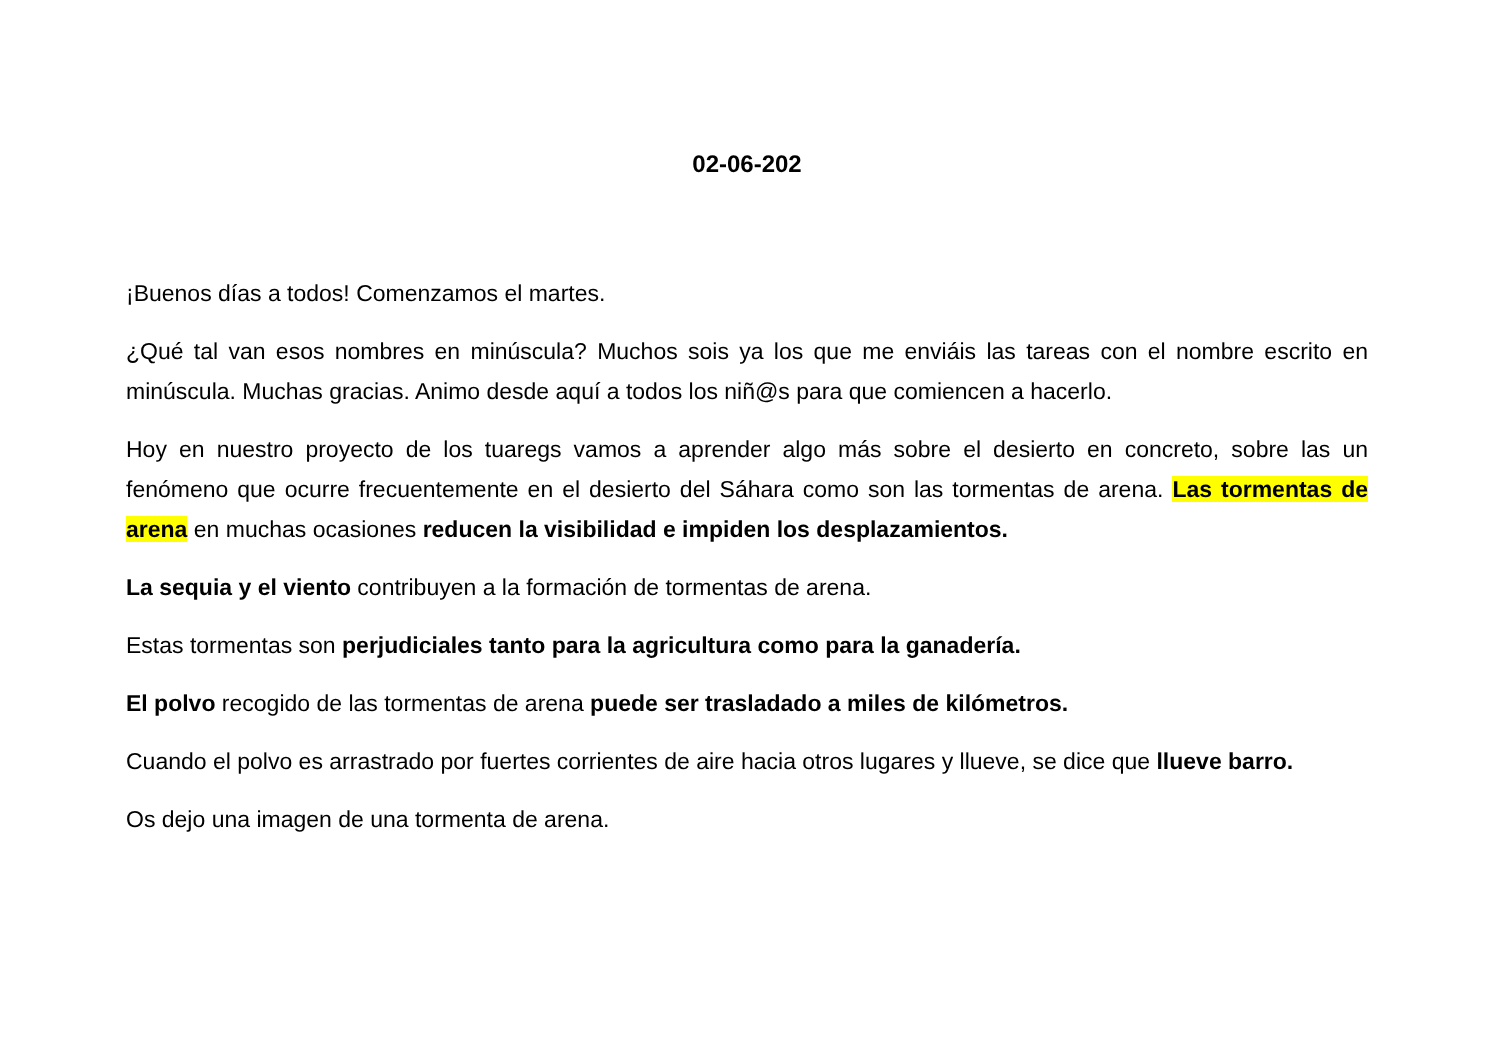02-06-202
¡Buenos días a todos! Comenzamos el martes.
¿Qué tal van esos nombres en minúscula? Muchos sois ya los que me enviáis las tareas con el nombre escrito en minúscula. Muchas gracias. Animo desde aquí a todos los niñ@s para que comiencen a hacerlo.
Hoy en nuestro proyecto de los tuaregs vamos a aprender algo más sobre el desierto en concreto, sobre las un fenómeno que ocurre frecuentemente en el desierto del Sáhara como son las tormentas de arena. Las tormentas de arena en muchas ocasiones reducen la visibilidad e impiden los desplazamientos.
La sequia y el viento contribuyen a la formación de tormentas de arena.
Estas tormentas son perjudiciales tanto para la agricultura como para la ganadería.
El polvo recogido de las tormentas de arena puede ser trasladado a miles de kilómetros.
Cuando el polvo es arrastrado por fuertes corrientes de aire hacia otros lugares y llueve, se dice que llueve barro.
Os dejo una imagen de una tormenta de arena.